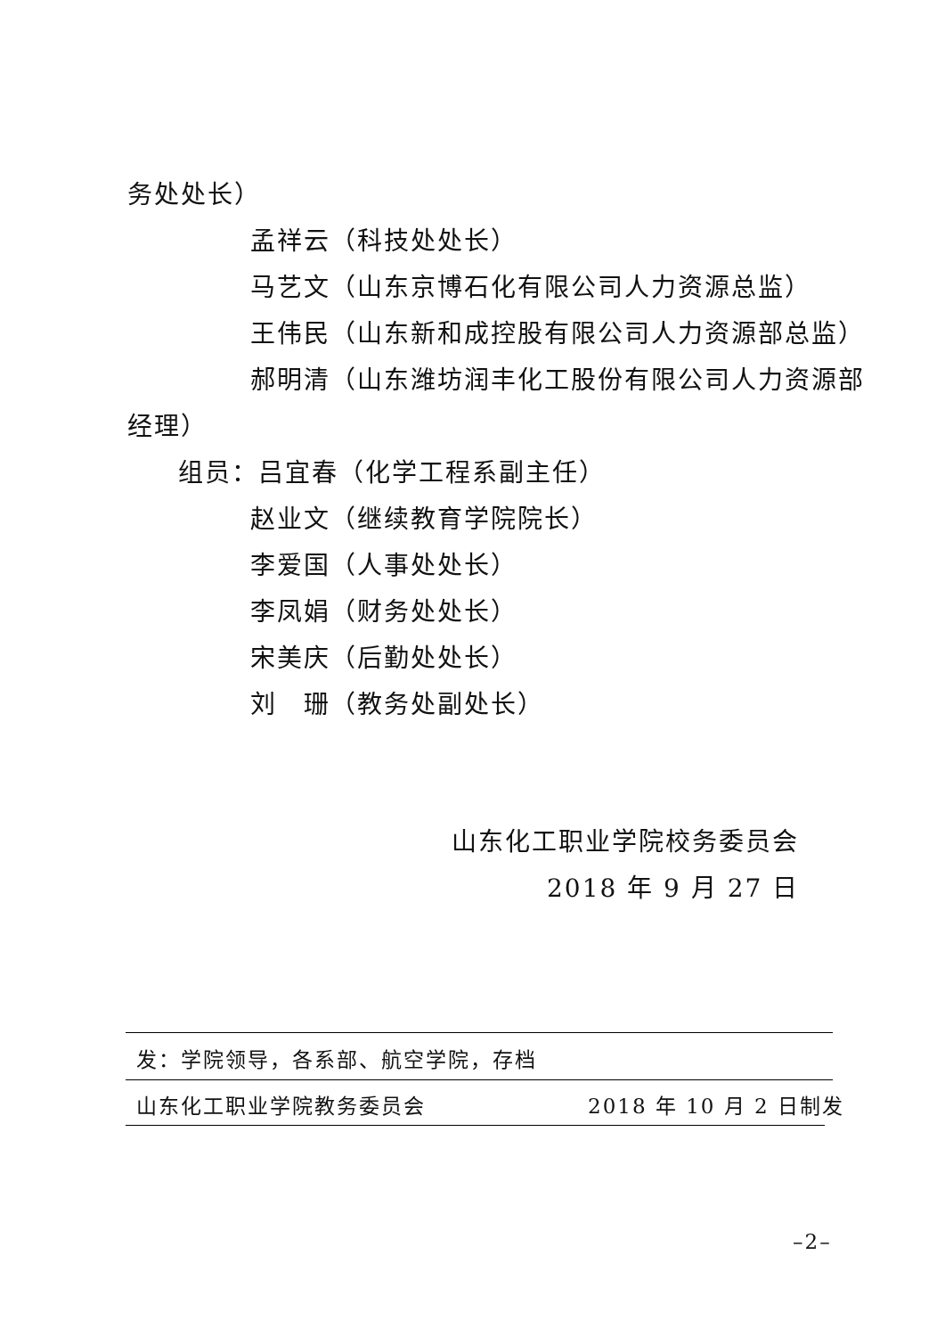务处处长）
孟祥云（科技处处长）
马艺文（山东京博石化有限公司人力资源总监）
王伟民（山东新和成控股有限公司人力资源部总监）
郝明清（山东潍坊润丰化工股份有限公司人力资源部
经理）
组员：吕宜春（化学工程系副主任）
赵业文（继续教育学院院长）
李爱国（人事处处长）
李凤娟（财务处处长）
宋美庆（后勤处处长）
刘　珊（教务处副处长）
山东化工职业学院校务委员会
2018 年 9 月 27 日
发：学院领导，各系部、航空学院，存档
山东化工职业学院教务委员会 2018 年 10 月 2 日制发
–2–